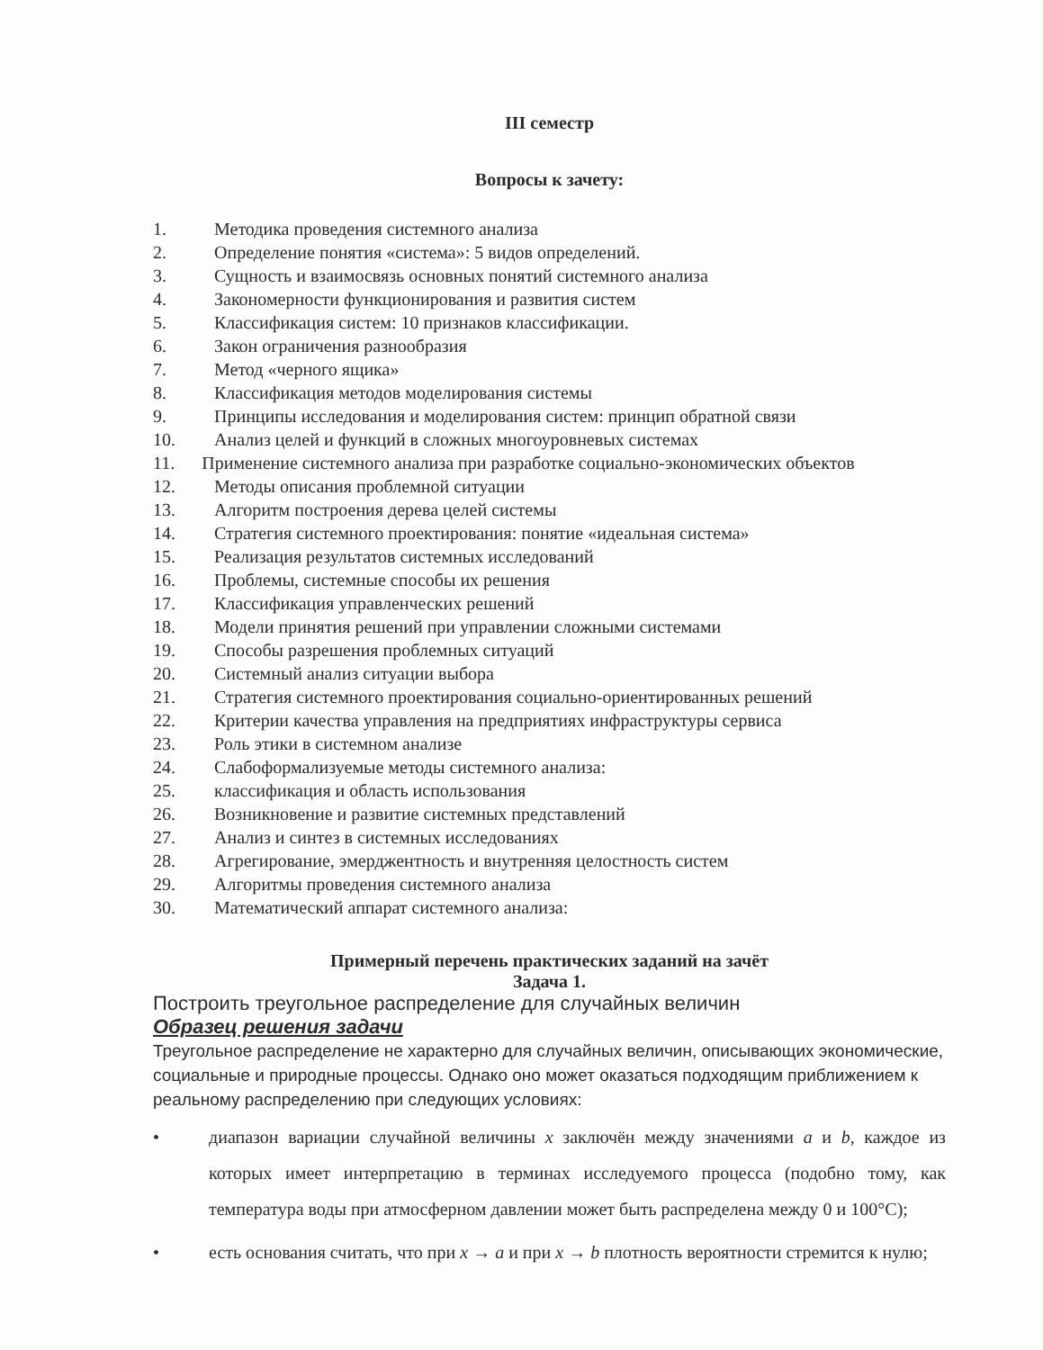III семестр
Вопросы к зачету:
1. Методика проведения системного анализа
2. Определение понятия «система»: 5 видов определений.
3. Сущность и взаимосвязь основных понятий системного анализа
4. Закономерности функционирования и развития систем
5. Классификация систем: 10 признаков классификации.
6. Закон ограничения разнообразия
7. Метод «черного ящика»
8. Классификация методов моделирования системы
9. Принципы исследования и моделирования систем: принцип обратной связи
10. Анализ целей и функций в сложных многоуровневых системах
11. Применение системного анализа при разработке социально-экономических объектов
12. Методы описания проблемной ситуации
13. Алгоритм построения дерева целей системы
14. Стратегия системного проектирования: понятие «идеальная система»
15. Реализация результатов системных исследований
16. Проблемы, системные способы их решения
17. Классификация управленческих решений
18. Модели принятия решений при управлении сложными системами
19. Способы разрешения проблемных ситуаций
20. Системный анализ ситуации выбора
21. Стратегия системного проектирования социально-ориентированных решений
22. Критерии качества управления на предприятиях инфраструктуры сервиса
23. Роль этики в системном анализе
24. Слабоформализуемые методы системного анализа:
25. классификация и область использования
26. Возникновение и развитие системных представлений
27. Анализ и синтез в системных исследованиях
28. Агрегирование, эмерджентность и внутренняя целостность систем
29. Алгоритмы проведения системного анализа
30. Математический аппарат системного анализа:
Примерный перечень практических заданий на зачёт
Задача 1.
Построить треугольное распределение для случайных величин
Образец решения задачи
Треугольное распределение не характерно для случайных величин, описывающих экономические, социальные и природные процессы. Однако оно может оказаться подходящим приближением к реальному распределению при следующих условиях:
• диапазон вариации случайной величины x заключён между значениями a и b, каждое из которых имеет интерпретацию в терминах исследуемого процесса (подобно тому, как температура воды при атмосферном давлении может быть распределена между 0 и 100°С);
• есть основания считать, что при x → a и при x → b плотность вероятности стремится к нулю;